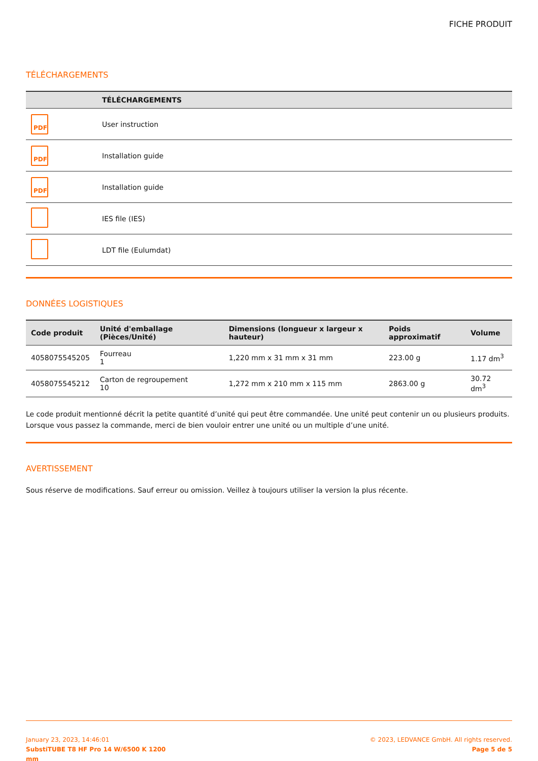FICHE PRODUIT
TÉLÉCHARGEMENTS
| | TÉLÉCHARGEMENTS |
| --- | --- |
| PDF | User instruction |
| PDF | Installation guide |
| PDF | Installation guide |
| | IES file (IES) |
| | LDT file (Eulumdat) |
DONNÉES LOGISTIQUES
| Code produit | Unité d'emballage (Pièces/Unité) | Dimensions (longueur x largeur x hauteur) | Poids approximatif | Volume |
| --- | --- | --- | --- | --- |
| 4058075545205 | Fourreau 1 | 1,220 mm x 31 mm x 31 mm | 223.00 g | 1.17 dm<sup>3</sup> |
| 4058075545212 | Carton de regroupement 10 | 1,272 mm x 210 mm x 115 mm | 2863.00 g | 30.72 dm<sup>3</sup> |
Le code produit mentionné décrit la petite quantité d’unité qui peut être commandée. Une unité peut contenir un ou plusieurs produits. Lorsque vous passez la commande, merci de bien vouloir entrer une unité ou un multiple d’une unité.
AVERTISSEMENT
Sous réserve de modifications. Sauf erreur ou omission. Veillez à toujours utiliser la version la plus récente.
January 23, 2023, 14:46:01
SubstiTUBE T8 HF Pro 14 W/6500 K 1200
mm
© 2023, LEDVANCE GmbH. All rights reserved.
Page 5 de 5